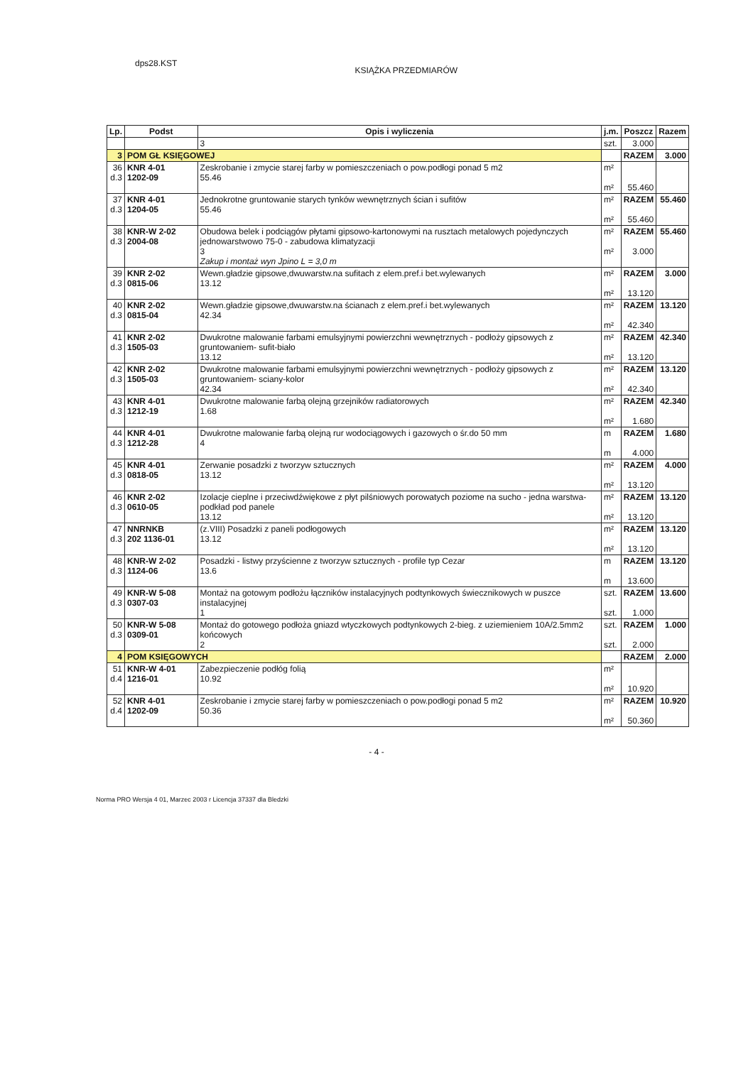dps28.KST
KSIĄŻKA PRZEDMIARÓW
| Lp. | Podst | Opis i wyliczenia | j.m. | Poszcz | Razem |
| --- | --- | --- | --- | --- | --- |
| | | 3 | szt. | 3.000 | |
| 3 | POM GŁ KSIĘGOWEJ | | | RAZEM | 3.000 |
| 36 d.3 | KNR 4-01 1202-09 | Zeskrobanie i zmycie starej farby w pomieszczeniach o pow.podłogi ponad 5 m2 55.46 | m² m² | 55.460 | |
| 37 d.3 | KNR 4-01 1204-05 | Jednokrotne gruntowanie starych tynków wewnętrznych ścian i sufitów 55.46 | m² m² | RAZEM 55.460 | 55.460 |
| 38 d.3 | KNR-W 2-02 2004-08 | Obudowa belek i podciągów płytami gipsowo-kartonowymi na rusztach metalowych pojedynczych jednowarstwowo 75-0 - zabudowa klimatyzacji 3 Zakup i montaż wyn Jpino L = 3,0 m | m² m² | RAZEM 3.000 | 55.460 |
| 39 d.3 | KNR 2-02 0815-06 | Wewn.gładzie gipsowe,dwuwarstw.na sufitach z elem.pref.i bet.wylewanych 13.12 | m² m² | RAZEM 13.120 | 3.000 |
| 40 d.3 | KNR 2-02 0815-04 | Wewn.gładzie gipsowe,dwuwarstw.na ścianach z elem.pref.i bet.wylewanych 42.34 | m² m² | RAZEM 42.340 | 13.120 |
| 41 d.3 | KNR 2-02 1505-03 | Dwukrotne malowanie farbami emulsyjnymi powierzchni wewnętrznych - podłoży gipsowych z gruntowaniem- sufit-biało 13.12 | m² m² | RAZEM 13.120 | 42.340 |
| 42 d.3 | KNR 2-02 1505-03 | Dwukrotne malowanie farbami emulsyjnymi powierzchni wewnętrznych - podłoży gipsowych z gruntowaniem- sciany-kolor 42.34 | m² m² | RAZEM 42.340 | 13.120 |
| 43 d.3 | KNR 4-01 1212-19 | Dwukrotne malowanie farbą olejną grzejników radiatorowych 1.68 | m² m² | RAZEM 1.680 | 42.340 |
| 44 d.3 | KNR 4-01 1212-28 | Dwukrotne malowanie farbą olejną rur wodociągowych i gazowych o śr.do 50 mm 4 | m m | RAZEM 4.000 | 1.680 |
| 45 d.3 | KNR 4-01 0818-05 | Zerwanie posadzki z tworzyw sztucznych 13.12 | m² m² | RAZEM 13.120 | 4.000 |
| 46 d.3 | KNR 2-02 0610-05 | Izolacje cieplne i przeciwdźwiękowe z płyt pilśniowych porowatych poziome na sucho - jedna warstwa- podkład pod panele 13.12 | m² m² | RAZEM 13.120 | 13.120 |
| 47 d.3 | NNRNKB 202 1136-01 | (z.VIII) Posadzki z paneli podłogowych 13.12 | m² m² | RAZEM 13.120 | 13.120 |
| 48 d.3 | KNR-W 2-02 1124-06 | Posadzki - listwy przyścienne z tworzyw sztucznych - profile typ Cezar 13.6 | m m | RAZEM 13.600 | 13.120 |
| 49 d.3 | KNR-W 5-08 0307-03 | Montaż na gotowym podłożu łączników instalacyjnych podtynkowych świecznikowych w puszce instalacyjnej 1 | szt. szt. | RAZEM 1.000 | 13.600 |
| 50 d.3 | KNR-W 5-08 0309-01 | Montaż do gotowego podłoża gniazd wtyczkowych podtynkowych 2-bieg. z uziemieniem 10A/2.5mm2 końcowych 2 | szt. szt. | RAZEM 2.000 | 1.000 |
| 4 | POM KSIĘGOWYCH | | | RAZEM | 2.000 |
| 51 d.4 | KNR-W 4-01 1216-01 | Zabezpieczenie podłóg folią 10.92 | m² m² | 10.920 | |
| 52 d.4 | KNR 4-01 1202-09 | Zeskrobanie i zmycie starej farby w pomieszczeniach o pow.podłogi ponad 5 m2 50.36 | m² m² | RAZEM 50.360 | 10.920 |
- 4 -
Norma PRO Wersja 4 01, Marzec 2003 r Licencja 37337 dla Bledzki